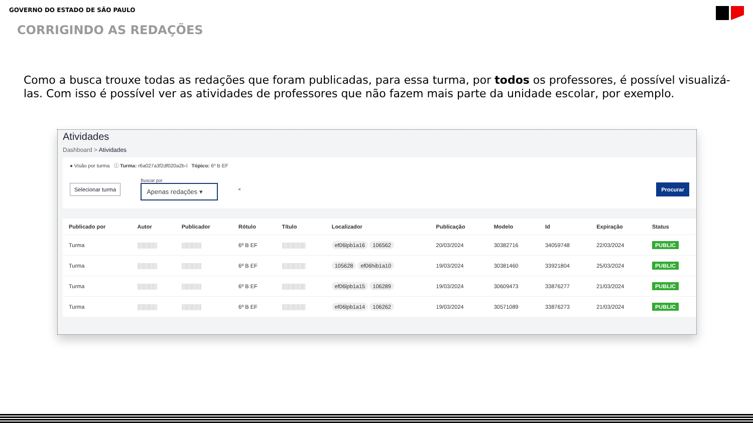GOVERNO DO ESTADO DE SÃO PAULO
CORRIGINDO AS REDAÇÕES
Como a busca trouxe todas as redações que foram publicadas, para essa turma, por todos os professores, é possível visualizá-las. Com isso é possível ver as atividades de professores que não fazem mais parte da unidade escolar, por exemplo.
Atividades
Dashboard > Atividades
● Visão por turma ⓘ Turma: r6a027a3f2df020a2b-l Tópico: 6º B EF
Selecionar turma
Buscar por
Apenas redações ▾
× Procurar
| Publicado por | Autor | Publicador | Rótulo | Título | Localizador | Publicação | Modelo | Id | Expiração | Status |
| --- | --- | --- | --- | --- | --- | --- | --- | --- | --- | --- |
| Turma | ░░░░░ | ░░░░░ | 6º B EF | ░░░░░░ | ef06lpb1a16 106562 | 20/03/2024 | 30382716 | 34059748 | 22/03/2024 | PUBLIC |
| Turma | ░░░░░ | ░░░░░ | 6º B EF | ░░░░░░ | 105628 ef06hib1a10 | 19/03/2024 | 30381460 | 33921804 | 25/03/2024 | PUBLIC |
| Turma | ░░░░░ | ░░░░░ | 6º B EF | ░░░░░░ | ef06lpb1a15 106289 | 19/03/2024 | 30609473 | 33876277 | 21/03/2024 | PUBLIC |
| Turma | ░░░░░ | ░░░░░ | 6º B EF | ░░░░░░ | ef06lpb1a14 106262 | 19/03/2024 | 30571089 | 33876273 | 21/03/2024 | PUBLIC |